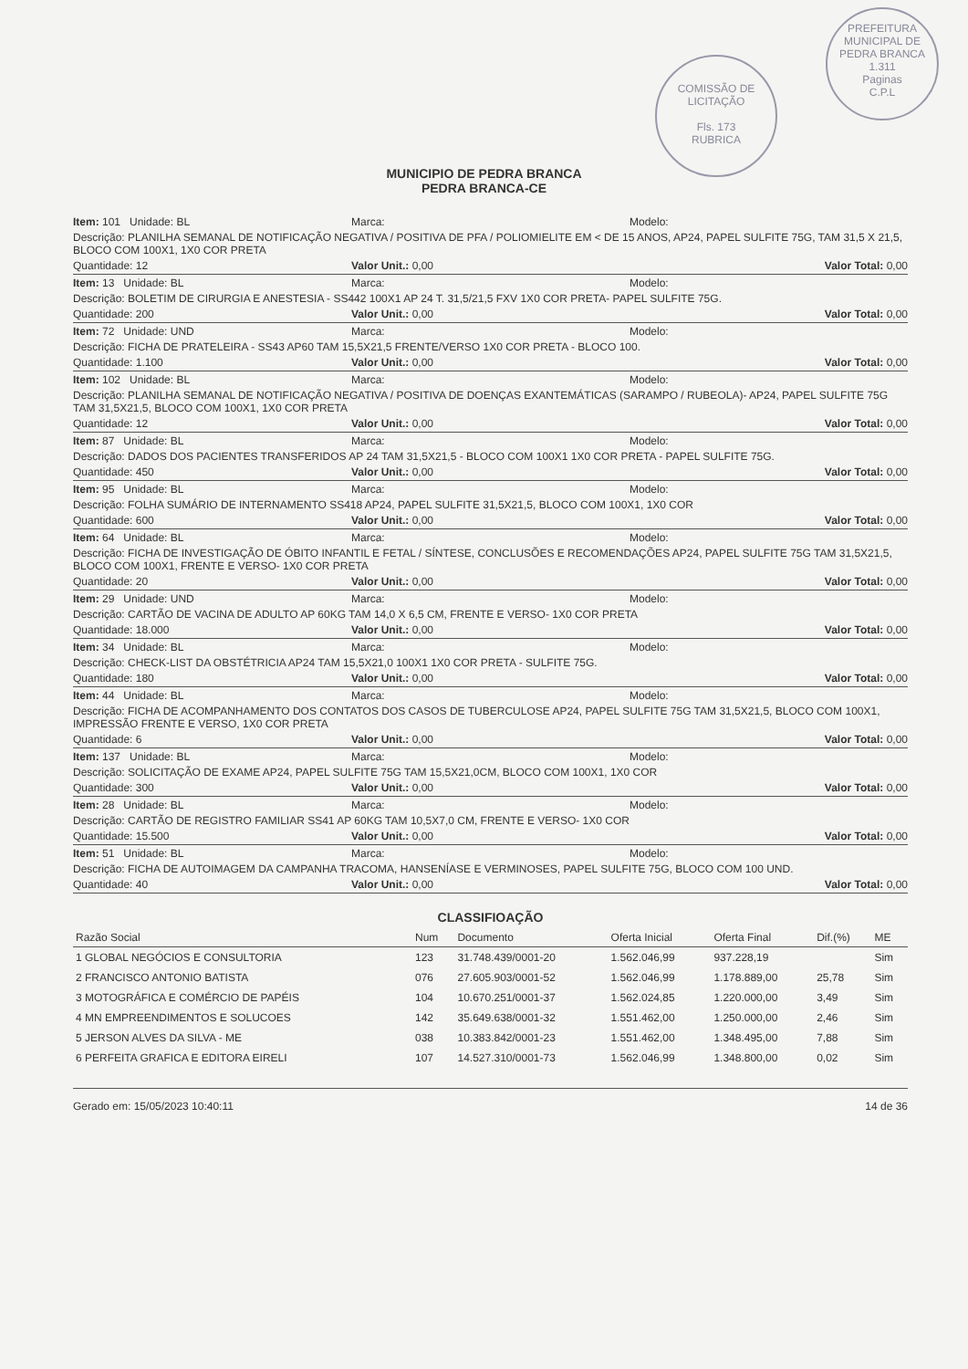COMISSÃO DE LICITAÇÃO
Fls. 173
RUBRICA
PREFEITURA MUNICIPAL DE PEDRA BRANCA
1.311
Paginas
C.P.L
MUNICIPIO DE PEDRA BRANCA
PEDRA BRANCA-CE
Item: 101 Unidade: BL Marca: Modelo:
Descrição: PLANILHA SEMANAL DE NOTIFICAÇÃO NEGATIVA / POSITIVA DE PFA / POLIOMIELITE EM < DE 15 ANOS, AP24, PAPEL SULFITE 75G, TAM 31,5 X 21,5, BLOCO COM 100X1, 1X0 COR PRETA
Quantidade: 12 Valor Unit.: 0,00 Valor Total: 0,00
Item: 13 Unidade: BL Marca: Modelo:
Descrição: BOLETIM DE CIRURGIA E ANESTESIA - SS442 100X1 AP 24 T. 31,5/21,5 FXV 1X0 COR PRETA- PAPEL SULFITE 75G.
Quantidade: 200 Valor Unit.: 0,00 Valor Total: 0,00
Item: 72 Unidade: UND Marca: Modelo:
Descrição: FICHA DE PRATELEIRA - SS43 AP60 TAM 15,5X21,5 FRENTE/VERSO 1X0 COR PRETA - BLOCO 100.
Quantidade: 1.100 Valor Unit.: 0,00 Valor Total: 0,00
Item: 102 Unidade: BL Marca: Modelo:
Descrição: PLANILHA SEMANAL DE NOTIFICAÇÃO NEGATIVA / POSITIVA DE DOENÇAS EXANTEMÁTICAS (SARAMPO / RUBEOLA)- AP24, PAPEL SULFITE 75G TAM 31,5X21,5, BLOCO COM 100X1, 1X0 COR PRETA
Quantidade: 12 Valor Unit.: 0,00 Valor Total: 0,00
Item: 87 Unidade: BL Marca: Modelo:
Descrição: DADOS DOS PACIENTES TRANSFERIDOS AP 24 TAM 31,5X21,5 - BLOCO COM 100X1 1X0 COR PRETA - PAPEL SULFITE 75G.
Quantidade: 450 Valor Unit.: 0,00 Valor Total: 0,00
Item: 95 Unidade: BL Marca: Modelo:
Descrição: FOLHA SUMÁRIO DE INTERNAMENTO SS418 AP24, PAPEL SULFITE 31,5X21,5, BLOCO COM 100X1, 1X0 COR
Quantidade: 600 Valor Unit.: 0,00 Valor Total: 0,00
Item: 64 Unidade: BL Marca: Modelo:
Descrição: FICHA DE INVESTIGAÇÃO DE ÓBITO INFANTIL E FETAL / SÍNTESE, CONCLUSÕES E RECOMENDAÇÕES AP24, PAPEL SULFITE 75G TAM 31,5X21,5, BLOCO COM 100X1, FRENTE E VERSO- 1X0 COR PRETA
Quantidade: 20 Valor Unit.: 0,00 Valor Total: 0,00
Item: 29 Unidade: UND Marca: Modelo:
Descrição: CARTÃO DE VACINA DE ADULTO AP 60KG TAM 14,0 X 6,5 CM, FRENTE E VERSO- 1X0 COR PRETA
Quantidade: 18.000 Valor Unit.: 0,00 Valor Total: 0,00
Item: 34 Unidade: BL Marca: Modelo:
Descrição: CHECK-LIST DA OBSTÉTRICIA AP24 TAM 15,5X21,0 100X1 1X0 COR PRETA - SULFITE 75G.
Quantidade: 180 Valor Unit.: 0,00 Valor Total: 0,00
Item: 44 Unidade: BL Marca: Modelo:
Descrição: FICHA DE ACOMPANHAMENTO DOS CONTATOS DOS CASOS DE TUBERCULOSE AP24, PAPEL SULFITE 75G TAM 31,5X21,5, BLOCO COM 100X1, IMPRESSÃO FRENTE E VERSO, 1X0 COR PRETA
Quantidade: 6 Valor Unit.: 0,00 Valor Total: 0,00
Item: 137 Unidade: BL Marca: Modelo:
Descrição: SOLICITAÇÃO DE EXAME AP24, PAPEL SULFITE 75G TAM 15,5X21,0CM, BLOCO COM 100X1, 1X0 COR
Quantidade: 300 Valor Unit.: 0,00 Valor Total: 0,00
Item: 28 Unidade: BL Marca: Modelo:
Descrição: CARTÃO DE REGISTRO FAMILIAR SS41 AP 60KG TAM 10,5X7,0 CM, FRENTE E VERSO- 1X0 COR
Quantidade: 15.500 Valor Unit.: 0,00 Valor Total: 0,00
Item: 51 Unidade: BL Marca: Modelo:
Descrição: FICHA DE AUTOIMAGEM DA CAMPANHA TRACOMA, HANSENÍASE E VERMINOSES, PAPEL SULFITE 75G, BLOCO COM 100 UND.
Quantidade: 40 Valor Unit.: 0,00 Valor Total: 0,00
CLASSIFIOAÇÃO
| Razão Social | Num | Documento | Oferta Inicial | Oferta Final | Dif.(%) | ME |
| --- | --- | --- | --- | --- | --- | --- |
| 1 GLOBAL NEGÓCIOS E CONSULTORIA | 123 | 31.748.439/0001-20 | 1.562.046,99 | 937.228,19 | | Sim |
| 2 FRANCISCO ANTONIO BATISTA | 076 | 27.605.903/0001-52 | 1.562.046,99 | 1.178.889,00 | 25,78 | Sim |
| 3 MOTOGRÁFICA E COMÉRCIO DE PAPÉIS | 104 | 10.670.251/0001-37 | 1.562.024,85 | 1.220.000,00 | 3,49 | Sim |
| 4 MN EMPREENDIMENTOS E SOLUCOES | 142 | 35.649.638/0001-32 | 1.551.462,00 | 1.250.000,00 | 2,46 | Sim |
| 5 JERSON ALVES DA SILVA - ME | 038 | 10.383.842/0001-23 | 1.551.462,00 | 1.348.495,00 | 7,88 | Sim |
| 6 PERFEITA GRAFICA E EDITORA EIRELI | 107 | 14.527.310/0001-73 | 1.562.046,99 | 1.348.800,00 | 0,02 | Sim |
Gerado em: 15/05/2023 10:40:11 14 de 36